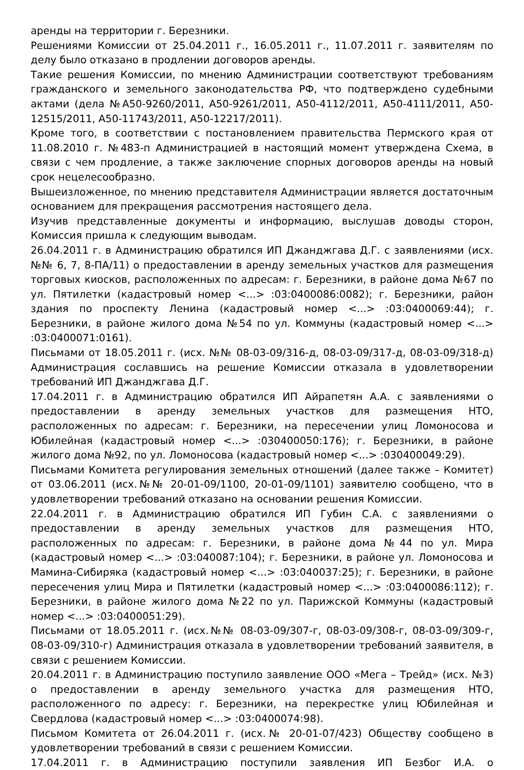аренды на территории г. Березники.
Решениями Комиссии от 25.04.2011 г., 16.05.2011 г., 11.07.2011 г. заявителям по делу было отказано в продлении договоров аренды.
Такие решения Комиссии, по мнению Администрации соответствуют требованиям гражданского и земельного законодательства РФ, что подтверждено судебными актами (дела №А50-9260/2011, А50-9261/2011, А50-4112/2011, А50-4111/2011, А50-12515/2011, А50-11743/2011, А50-12217/2011).
Кроме того, в соответствии с постановлением правительства Пермского края от 11.08.2010 г. №483-п Администрацией в настоящий момент утверждена Схема, в связи с чем продление, а также заключение спорных договоров аренды на новый срок нецелесообразно.
Вышеизложенное, по мнению представителя Администрации является достаточным основанием для прекращения рассмотрения настоящего дела.
Изучив представленные документы и информацию, выслушав доводы сторон, Комиссия пришла к следующим выводам.
26.04.2011 г. в Администрацию обратился ИП Джанджгава Д.Г. с заявлениями (исх. №№ 6, 7, 8-ПА/11) о предоставлении в аренду земельных участков для размещения торговых киосков, расположенных по адресам: г. Березники, в районе дома №67 по ул. Пятилетки (кадастровый номер <...> :03:0400086:0082); г. Березники, район здания по проспекту Ленина (кадастровый номер <...> :03:0400069:44); г. Березники, в районе жилого дома №54 по ул. Коммуны (кадастровый номер <...> :03:0400071:0161).
Письмами от 18.05.2011 г. (исх. №№ 08-03-09/316-д, 08-03-09/317-д, 08-03-09/318-д) Администрация сославшись на решение Комиссии отказала в удовлетворении требований ИП Джанджгава Д.Г.
17.04.2011 г. в Администрацию обратился ИП Айрапетян А.А. с заявлениями о предоставлении в аренду земельных участков для размещения НТО, расположенных по адресам: г. Березники, на пересечении улиц Ломоносова и Юбилейная (кадастровый номер <...> :030400050:176); г. Березники, в районе жилого дома №92, по ул. Ломоносова (кадастровый номер <...> :030400049:29).
Письмами Комитета регулирования земельных отношений (далее также – Комитет) от 03.06.2011 (исх.№№ 20-01-09/1100, 20-01-09/1101) заявителю сообщено, что в удовлетворении требований отказано на основании решения Комиссии.
22.04.2011 г. в Администрацию обратился ИП Губин С.А. с заявлениями о предоставлении в аренду земельных участков для размещения НТО, расположенных по адресам: г. Березники, в районе дома №44 по ул. Мира (кадастровый номер <...> :03:040087:104); г. Березники, в районе ул. Ломоносова и Мамина-Сибиряка (кадастровый номер <...> :03:040037:25); г. Березники, в районе пересечения улиц Мира и Пятилетки (кадастровый номер <...> :03:0400086:112); г. Березники, в районе жилого дома №22 по ул. Парижской Коммуны (кадастровый номер <...> :03:0400051:29).
Письмами от 18.05.2011 г. (исх.№№ 08-03-09/307-г, 08-03-09/308-г, 08-03-09/309-г, 08-03-09/310-г) Администрация отказала в удовлетворении требований заявителя, в связи с решением Комиссии.
20.04.2011 г. в Администрацию поступило заявление ООО «Мега – Трейд» (исх. №3) о предоставлении в аренду земельного участка для размещения НТО, расположенного по адресу: г. Березники, на перекрестке улиц Юбилейная и Свердлова (кадастровый номер <...> :03:0400074:98).
Письмом Комитета от 26.04.2011 г. (исх.№ 20-01-07/423) Обществу сообщено в удовлетворении требований в связи с решением Комиссии.
17.04.2011 г. в Администрацию поступили заявления ИП Безбог И.А. о